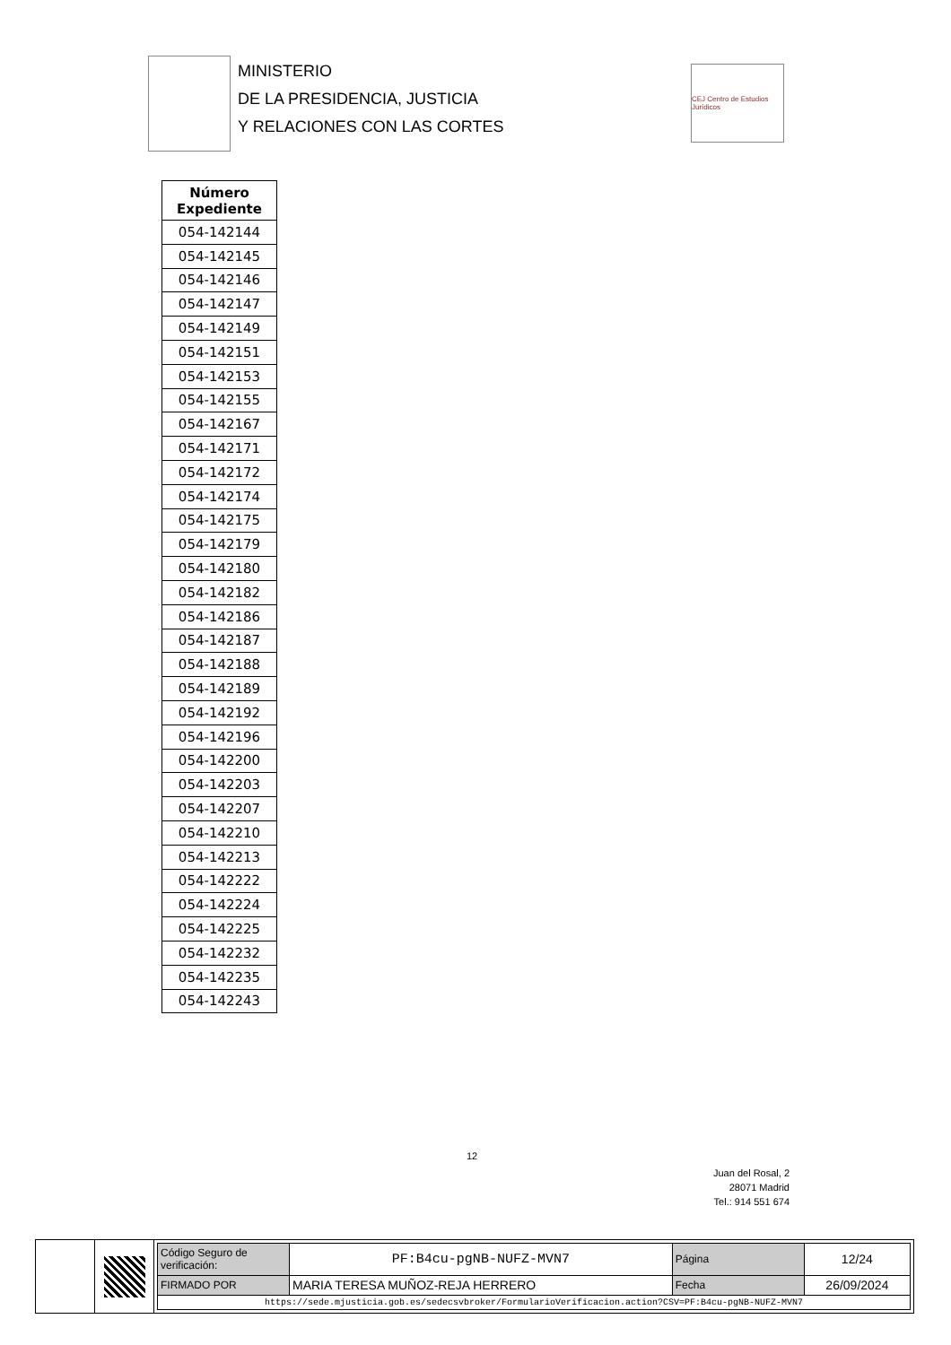MINISTERIO
DE LA PRESIDENCIA, JUSTICIA
Y RELACIONES CON LAS CORTES
CEJ Centro de Estudios Jurídicos
| Número Expediente |
| --- |
| 054-142144 |
| 054-142145 |
| 054-142146 |
| 054-142147 |
| 054-142149 |
| 054-142151 |
| 054-142153 |
| 054-142155 |
| 054-142167 |
| 054-142171 |
| 054-142172 |
| 054-142174 |
| 054-142175 |
| 054-142179 |
| 054-142180 |
| 054-142182 |
| 054-142186 |
| 054-142187 |
| 054-142188 |
| 054-142189 |
| 054-142192 |
| 054-142196 |
| 054-142200 |
| 054-142203 |
| 054-142207 |
| 054-142210 |
| 054-142213 |
| 054-142222 |
| 054-142224 |
| 054-142225 |
| 054-142232 |
| 054-142235 |
| 054-142243 |
12
Juan del Rosal, 2
28071 Madrid
Tel.: 914 551 674
| Código Seguro de verificación: | PF:B4cu-pgNB-NUFZ-MVN7 | Página | 12/24 |
| FIRMADO POR | MARIA TERESA MUÑOZ-REJA HERRERO | Fecha | 26/09/2024 |
| https://sede.mjusticia.gob.es/sedecsvbroker/FormularioVerificacion.action?CSV=PF:B4cu-pgNB-NUFZ-MVN7 | | | |